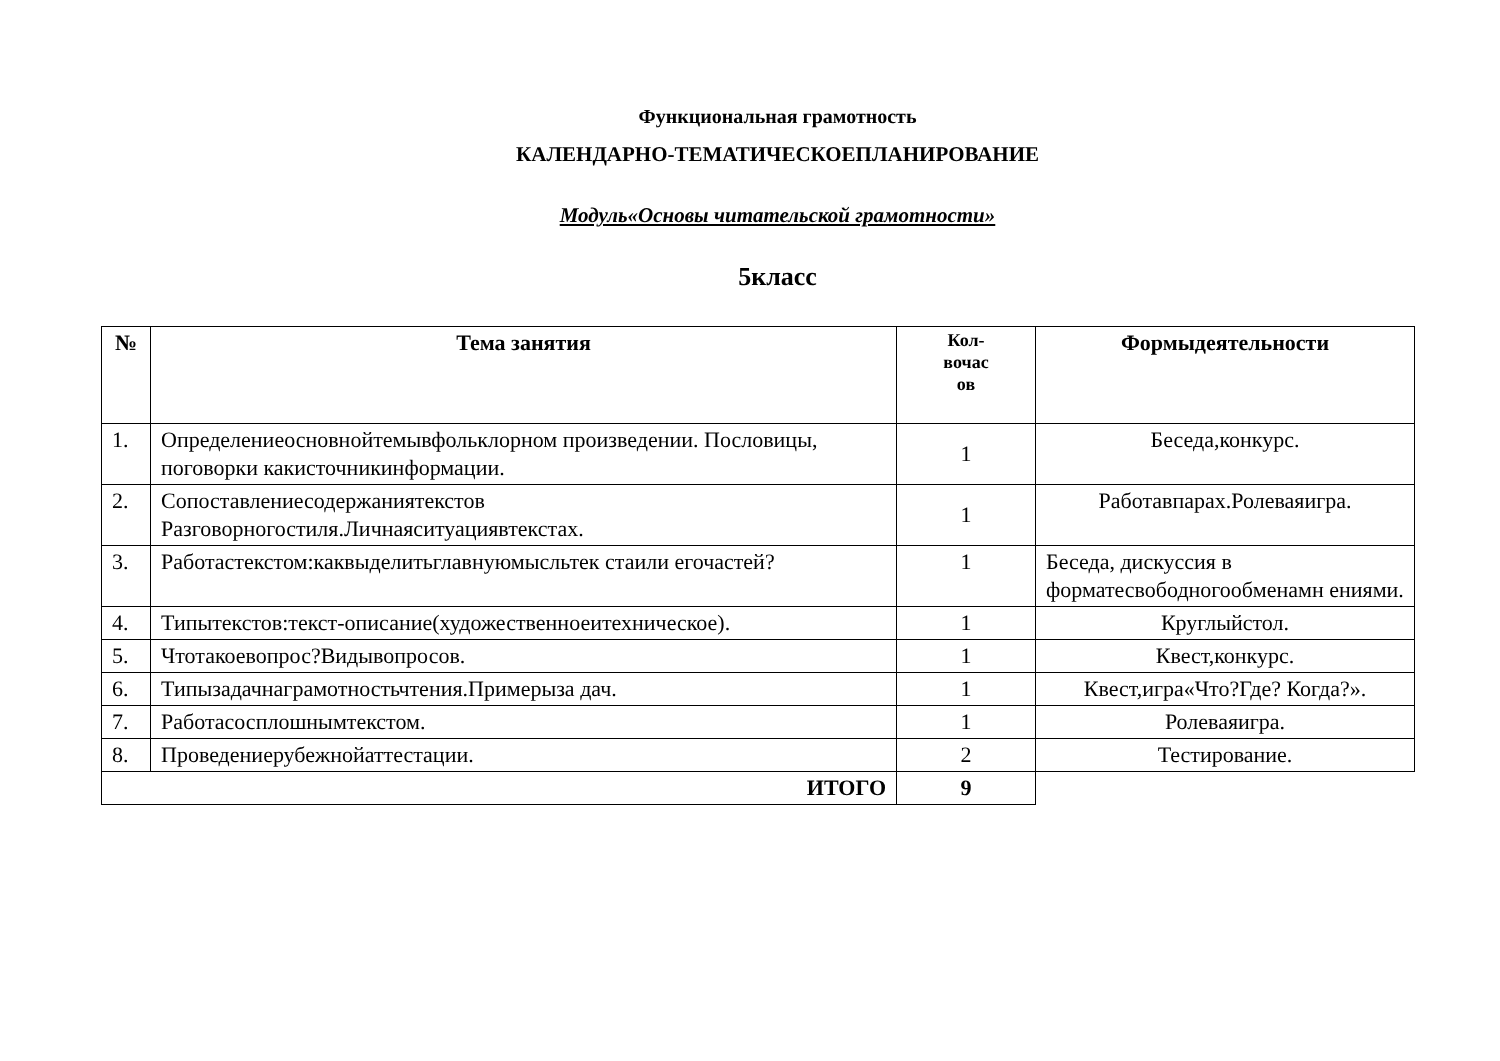Функциональная грамотность
КАЛЕНДАРНО-ТЕМАТИЧЕСКОЕПЛАНИРОВАНИЕ
Модуль«Основы читательской грамотности»
5класс
| № | Тема занятия | Кол- вочас ов | Формыдеятельности |
| --- | --- | --- | --- |
| 1. | Определениеосновнойтемывфольклорном произведении. Пословицы, поговорки какисточникинформации. | 1 | Беседа,конкурс. |
| 2. | Сопоставлениесодержаниятекстов Разговорногостиля.Личнаяситуациявтекстах. | 1 | Работавпарах.Ролеваяигра. |
| 3. | Работастекстом:каквыделитьглавнуюмысльтек стаили егочастей? | 1 | Беседа, дискуссия в форматесвободногообменамн ениями. |
| 4. | Типытекстов:текст-описание(художественноеитехническое). | 1 | Круглыйстол. |
| 5. | Чтотакоевопрос?Видывопросов. | 1 | Квест,конкурс. |
| 6. | Типызадачнаграмотностьчтения.Примерыза дач. | 1 | Квест,игра«Что?Где? Когда?». |
| 7. | Работасосплошнымтекстом. | 1 | Ролеваяигра. |
| 8. | Проведениерубежнойаттестации. | 2 | Тестирование. |
| ИТОГО | | 9 | |